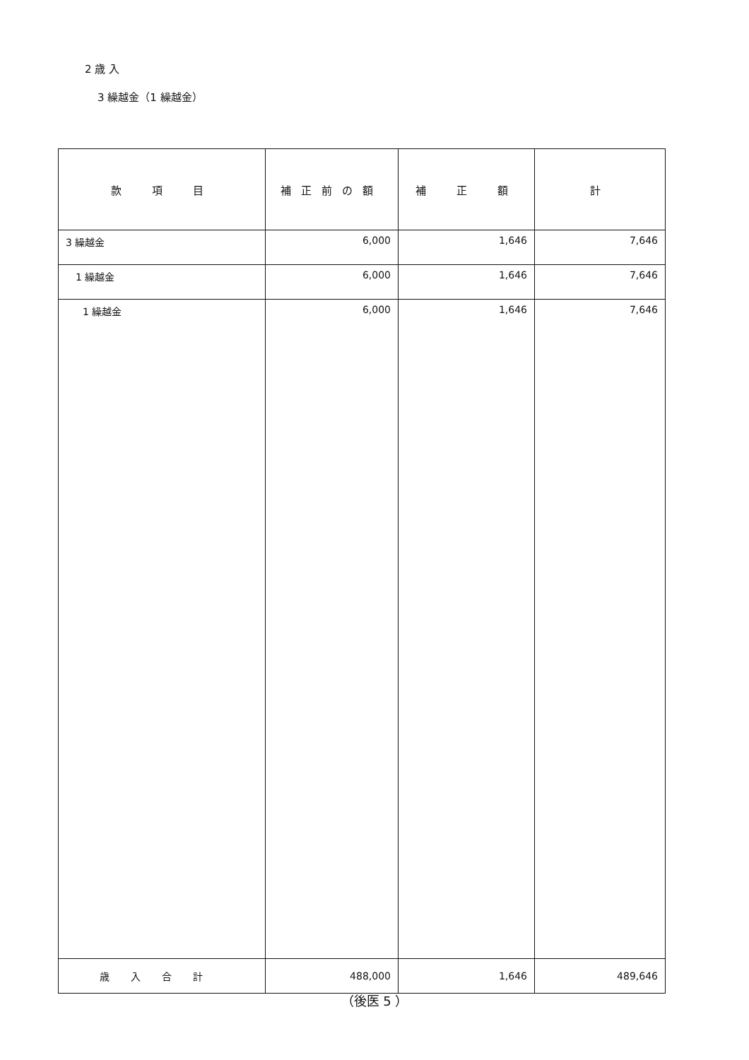2 歳 入
3 繰越金（1 繰越金）
| 款 項 目 | 補正前の額 | 補 正 額 | 計 |
| --- | --- | --- | --- |
| 3 繰越金 | 6,000 | 1,646 | 7,646 |
| 1 繰越金 | 6,000 | 1,646 | 7,646 |
| 1 繰越金 | 6,000 | 1,646 | 7,646 |
| 歳入合計 | 488,000 | 1,646 | 489,646 |
（後医 5 ）